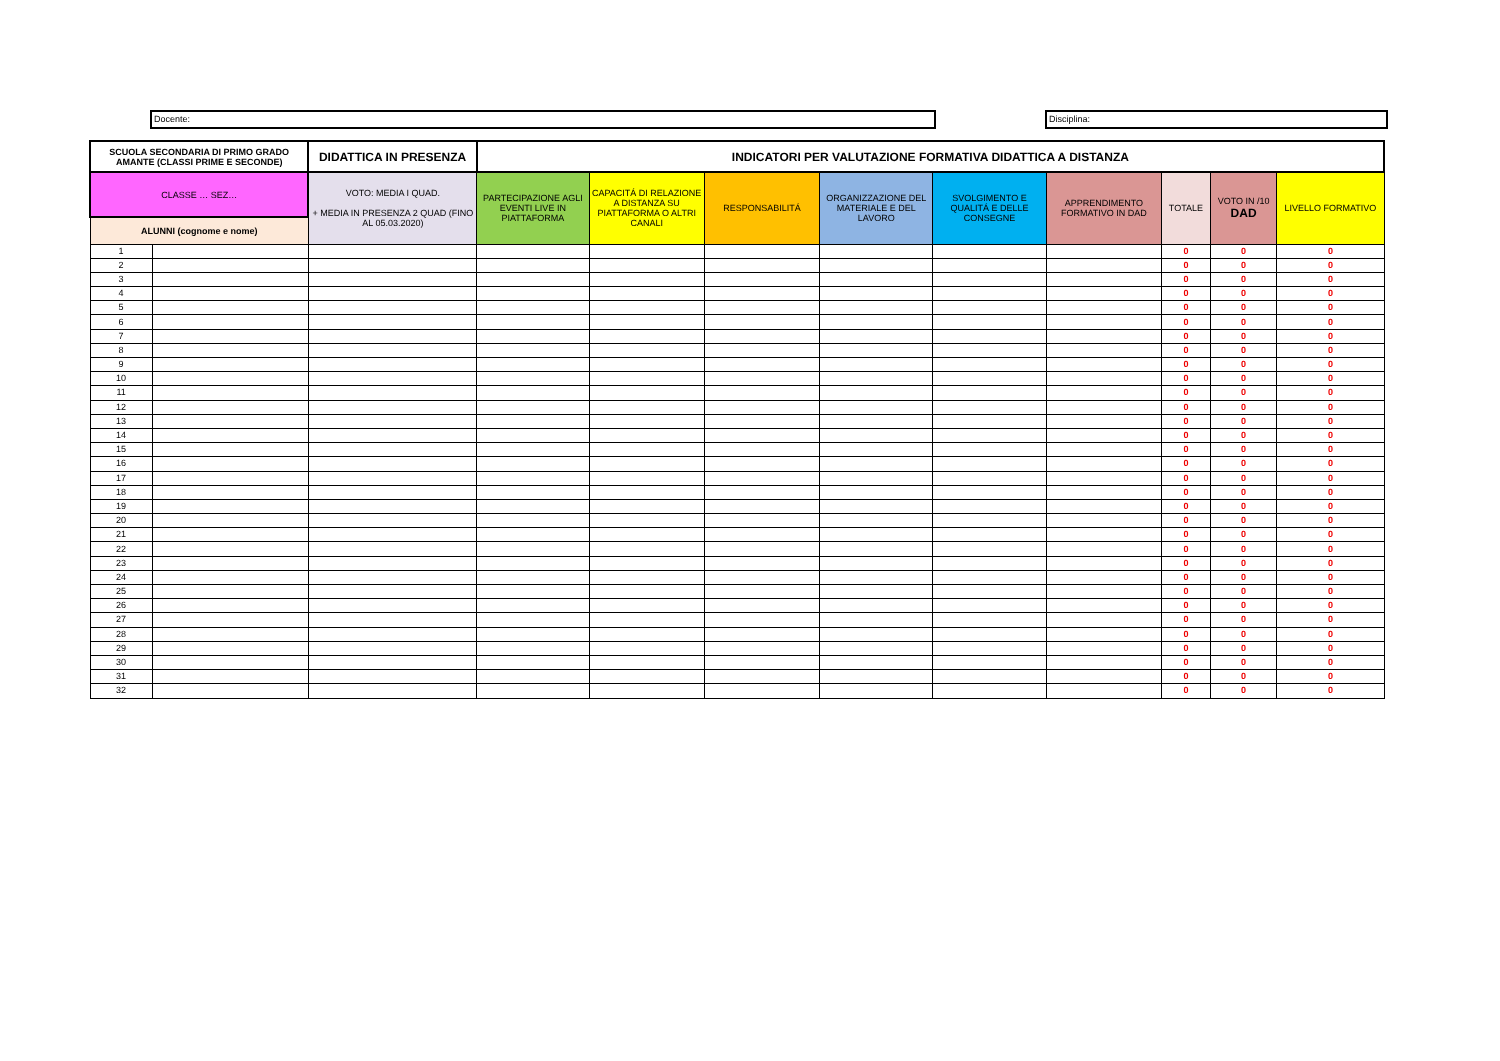Docente: Disciplina:
| SCUOLA SECONDARIA DI PRIMO GRADO AMANTE (CLASSI PRIME E SECONDE) | | DIDATTICA IN PRESENZA | INDICATORI PER VALUTAZIONE FORMATIVA DIDATTICA A DISTANZA | | | | | | | | |
| --- | --- | --- | --- | --- | --- | --- | --- | --- | --- | --- | --- |
| CLASSE … SEZ… | | VOTO: MEDIA I QUAD. + MEDIA IN PRESENZA 2 QUAD (FINO AL 05.03.2020) | PARTECIPAZIONE AGLI EVENTI LIVE IN PIATTAFORMA | CAPACITÁ DI RELAZIONE A DISTANZA SU PIATTAFORMA O ALTRI CANALI | RESPONSABILITÁ | ORGANIZZAZIONE DEL MATERIALE E DEL LAVORO | SVOLGIMENTO E QUALITÁ E DELLE CONSEGNE | APPRENDIMENTO FORMATIVO IN DAD | TOTALE | VOTO IN /10 DAD | LIVELLO FORMATIVO |
| ALUNNI (cognome e nome) | | | | | | | | | | | |
| 1 | | | | | | | | | 0 | 0 | 0 |
| 2 | | | | | | | | | 0 | 0 | 0 |
| 3 | | | | | | | | | 0 | 0 | 0 |
| 4 | | | | | | | | | 0 | 0 | 0 |
| 5 | | | | | | | | | 0 | 0 | 0 |
| 6 | | | | | | | | | 0 | 0 | 0 |
| 7 | | | | | | | | | 0 | 0 | 0 |
| 8 | | | | | | | | | 0 | 0 | 0 |
| 9 | | | | | | | | | 0 | 0 | 0 |
| 10 | | | | | | | | | 0 | 0 | 0 |
| 11 | | | | | | | | | 0 | 0 | 0 |
| 12 | | | | | | | | | 0 | 0 | 0 |
| 13 | | | | | | | | | 0 | 0 | 0 |
| 14 | | | | | | | | | 0 | 0 | 0 |
| 15 | | | | | | | | | 0 | 0 | 0 |
| 16 | | | | | | | | | 0 | 0 | 0 |
| 17 | | | | | | | | | 0 | 0 | 0 |
| 18 | | | | | | | | | 0 | 0 | 0 |
| 19 | | | | | | | | | 0 | 0 | 0 |
| 20 | | | | | | | | | 0 | 0 | 0 |
| 21 | | | | | | | | | 0 | 0 | 0 |
| 22 | | | | | | | | | 0 | 0 | 0 |
| 23 | | | | | | | | | 0 | 0 | 0 |
| 24 | | | | | | | | | 0 | 0 | 0 |
| 25 | | | | | | | | | 0 | 0 | 0 |
| 26 | | | | | | | | | 0 | 0 | 0 |
| 27 | | | | | | | | | 0 | 0 | 0 |
| 28 | | | | | | | | | 0 | 0 | 0 |
| 29 | | | | | | | | | 0 | 0 | 0 |
| 30 | | | | | | | | | 0 | 0 | 0 |
| 31 | | | | | | | | | 0 | 0 | 0 |
| 32 | | | | | | | | | 0 | 0 | 0 |